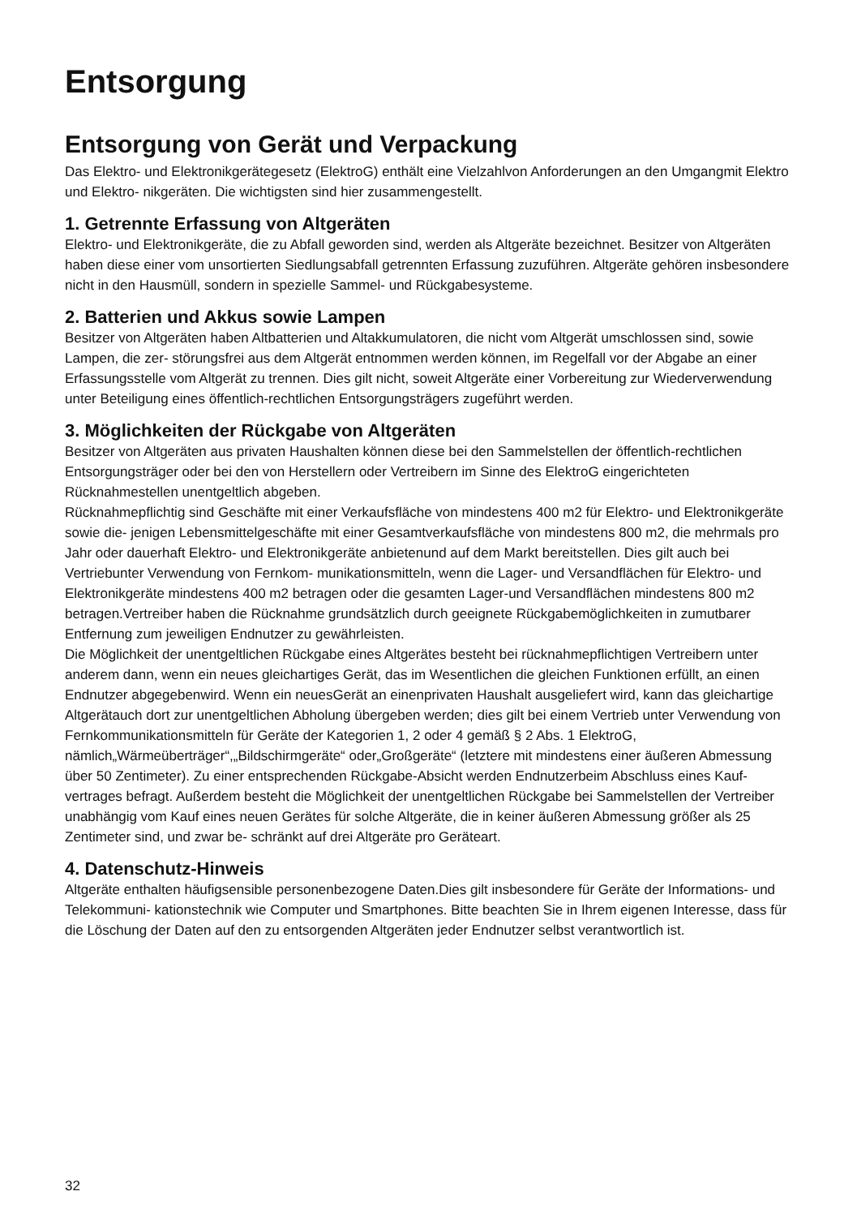Entsorgung
Entsorgung von Gerät und Verpackung
Das Elektro- und Elektronikgerätegesetz (ElektroG) enthält eine Vielzahlvon Anforderungen an den Umgangmit Elektro und Elektro- nikgeräten. Die wichtigsten sind hier zusammengestellt.
1. Getrennte Erfassung von Altgeräten
Elektro- und Elektronikgeräte, die zu Abfall geworden sind, werden als Altgeräte bezeichnet. Besitzer von Altgeräten haben diese einer vom unsortierten Siedlungsabfall getrennten Erfassung zuzuführen. Altgeräte gehören insbesondere nicht in den Hausmüll, sondern in spezielle Sammel- und Rückgabesysteme.
2. Batterien und Akkus sowie Lampen
Besitzer von Altgeräten haben Altbatterien und Altakkumulatoren, die nicht vom Altgerät umschlossen sind, sowie Lampen, die zer- störungsfrei aus dem Altgerät entnommen werden können, im Regelfall vor der Abgabe an einer Erfassungsstelle vom Altgerät zu trennen. Dies gilt nicht, soweit Altgeräte einer Vorbereitung zur Wiederverwendung unter Beteiligung eines öffentlich-rechtlichen Entsorgungsträgers zugeführt werden.
3. Möglichkeiten der Rückgabe von Altgeräten
Besitzer von Altgeräten aus privaten Haushalten können diese bei den Sammelstellen der öffentlich-rechtlichen Entsorgungsträger oder bei den von Herstellern oder Vertreibern im Sinne des ElektroG eingerichteten Rücknahmestellen unentgeltlich abgeben.
Rücknahmepflichtig sind Geschäfte mit einer Verkaufsfläche von mindestens 400 m2 für Elektro- und Elektronikgeräte sowie die- jenigen Lebensmittelgeschäfte mit einer Gesamtverkaufsfläche von mindestens 800 m2, die mehrmals pro Jahr oder dauerhaft Elektro- und Elektronikgeräte anbietenund auf dem Markt bereitstellen. Dies gilt auch bei Vertriebunter Verwendung von Fernkom- munikationsmitteln, wenn die Lager- und Versandflächen für Elektro- und Elektronikgeräte mindestens 400 m2 betragen oder die gesamten Lager-und Versandflächen mindestens 800 m2 betragen.Vertreiber haben die Rücknahme grundsätzlich durch geeignete Rückgabemöglichkeiten in zumutbarer Entfernung zum jeweiligen Endnutzer zu gewährleisten.
Die Möglichkeit der unentgeltlichen Rückgabe eines Altgerätes besteht bei rücknahmepflichtigen Vertreibern unter anderem dann, wenn ein neues gleichartiges Gerät, das im Wesentlichen die gleichen Funktionen erfüllt, an einen Endnutzer abgegebenwird. Wenn ein neuesGerät an einenprivaten Haushalt ausgeliefert wird, kann das gleichartige Altgerätauch dort zur unentgeltlichen Abholung übergeben werden; dies gilt bei einem Vertrieb unter Verwendung von Fernkommunikationsmitteln für Geräte der Kategorien 1, 2 oder 4 gemäß § 2 Abs. 1 ElektroG, nämlich„Wärmeüberträger“,„Bildschirmgeräte“ oder„Großgeräte“ (letztere mit mindestens einer äußeren Abmessung über 50 Zentimeter). Zu einer entsprechenden Rückgabe-Absicht werden Endnutzerbeim Abschluss eines Kauf- vertrages befragt. Außerdem besteht die Möglichkeit der unentgeltlichen Rückgabe bei Sammelstellen der Vertreiber unabhängig vom Kauf eines neuen Gerätes für solche Altgeräte, die in keiner äußeren Abmessung größer als 25 Zentimeter sind, und zwar be- schränkt auf drei Altgeräte pro Geräteart.
4. Datenschutz-Hinweis
Altgeräte enthalten häufigsensible personenbezogene Daten.Dies gilt insbesondere für Geräte der Informations- und Telekommuni- kationstechnik wie Computer und Smartphones. Bitte beachten Sie in Ihrem eigenen Interesse, dass für die Löschung der Daten auf den zu entsorgenden Altgeräten jeder Endnutzer selbst verantwortlich ist.
32